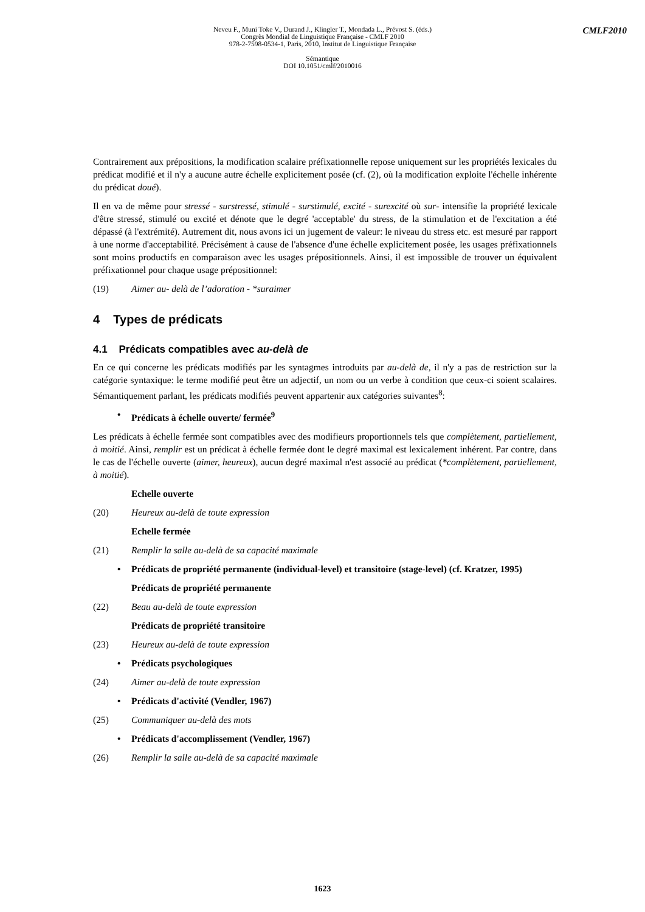Neveu F., Muni Toke V., Durand J., Klingler T., Mondada L., Prévost S. (éds.)
Congrès Mondial de Linguistique Française - CMLF 2010
978-2-7598-0534-1, Paris, 2010, Institut de Linguistique Française
Sémantique
DOI 10.1051/cmlf/2010016
CMLF2010
Contrairement aux prépositions, la modification scalaire préfixationnelle repose uniquement sur les propriétés lexicales du prédicat modifié et il n'y a aucune autre échelle explicitement posée (cf. (2), où la modification exploite l'échelle inhérente du prédicat doué).
Il en va de même pour stressé - surstressé, stimulé - surstimulé, excité - surexcité où sur- intensifie la propriété lexicale d'être stressé, stimulé ou excité et dénote que le degré 'acceptable' du stress, de la stimulation et de l'excitation a été dépassé (à l'extrémité). Autrement dit, nous avons ici un jugement de valeur: le niveau du stress etc. est mesuré par rapport à une norme d'acceptabilité. Précisément à cause de l'absence d'une échelle explicitement posée, les usages préfixationnels sont moins productifs en comparaison avec les usages prépositionnels. Ainsi, il est impossible de trouver un équivalent préfixationnel pour chaque usage prépositionnel:
(19) Aimer au- delà de l’adoration - *suraimer
4 Types de prédicats
4.1 Prédicats compatibles avec au-delà de
En ce qui concerne les prédicats modifiés par les syntagmes introduits par au-delà de, il n'y a pas de restriction sur la catégorie syntaxique: le terme modifié peut être un adjectif, un nom ou un verbe à condition que ceux-ci soient scalaires. Sémantiquement parlant, les prédicats modifiés peuvent appartenir aux catégories suivantes<sup>8</sup>:
• Prédicats à échelle ouverte/ fermée<sup>9</sup>
Les prédicats à échelle fermée sont compatibles avec des modifieurs proportionnels tels que complètement, partiellement, à moitié. Ainsi, remplir est un prédicat à échelle fermée dont le degré maximal est lexicalement inhérent. Par contre, dans le cas de l'échelle ouverte (aimer, heureux), aucun degré maximal n'est associé au prédicat (*complètement, partiellement, à moitié).
Echelle ouverte
(20) Heureux au-delà de toute expression
Echelle fermée
(21) Remplir la salle au-delà de sa capacité maximale
• Prédicats de propriété permanente (individual-level) et transitoire (stage-level) (cf. Kratzer, 1995)
Prédicats de propriété permanente
(22) Beau au-delà de toute expression
Prédicats de propriété transitoire
(23) Heureux au-delà de toute expression
• Prédicats psychologiques
(24) Aimer au-delà de toute expression
• Prédicats d'activité (Vendler, 1967)
(25) Communiquer au-delà des mots
• Prédicats d'accomplissement (Vendler, 1967)
(26) Remplir la salle au-delà de sa capacité maximale
1623